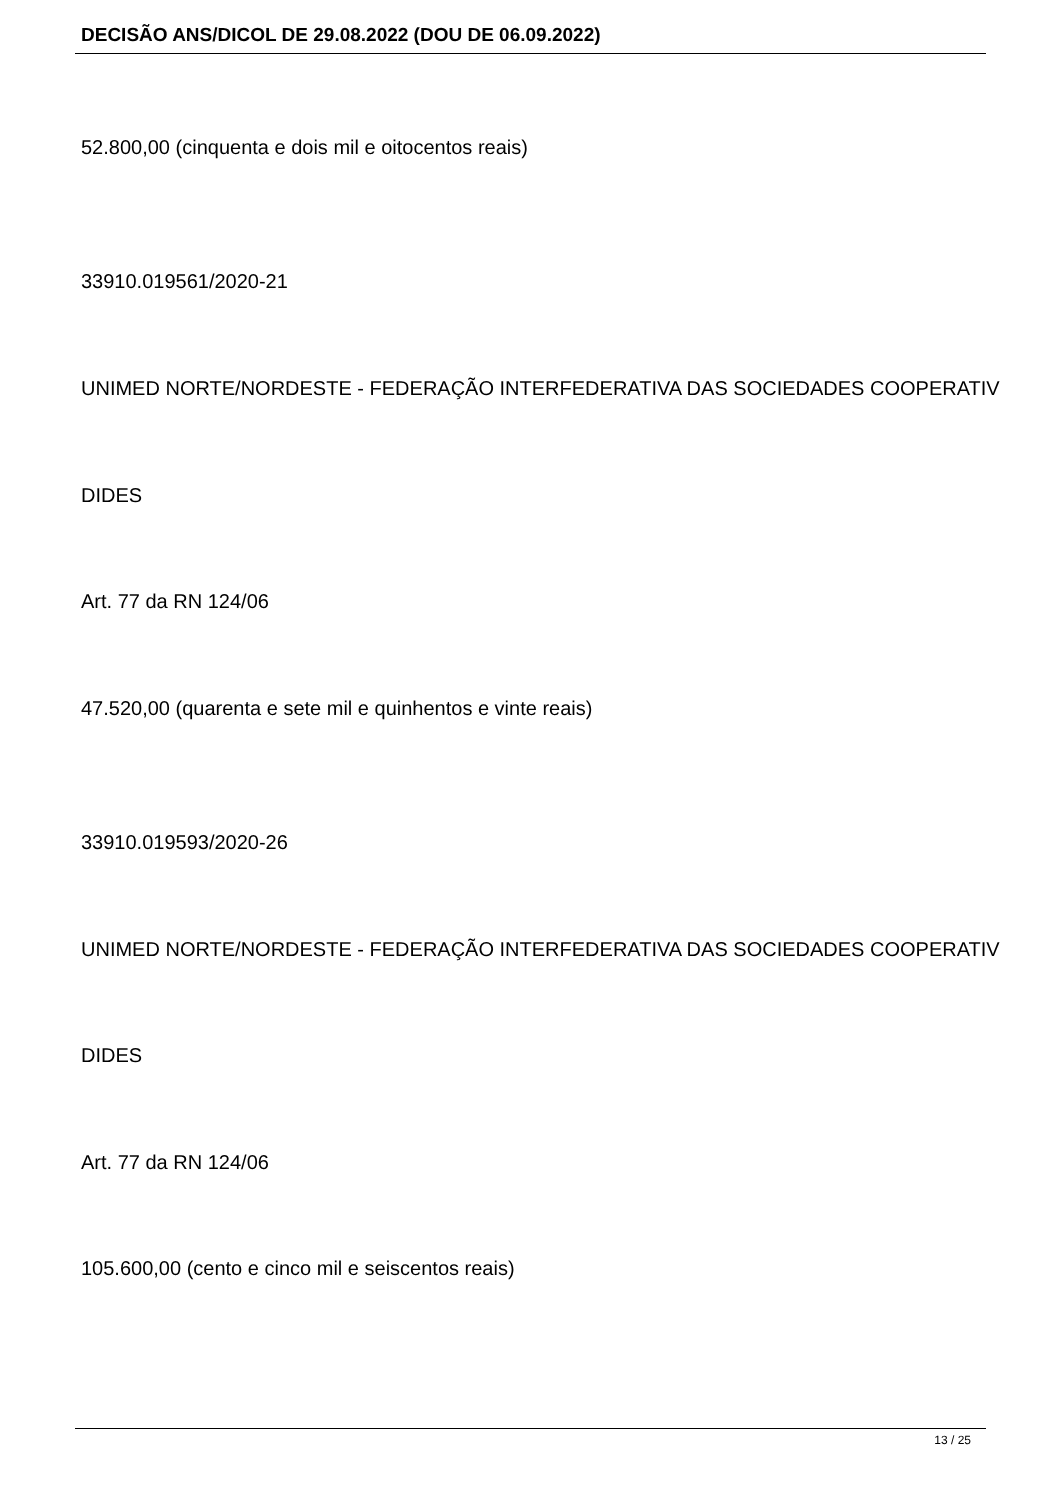DECISÃO ANS/DICOL DE 29.08.2022 (DOU DE 06.09.2022)
52.800,00 (cinquenta e dois mil e oitocentos reais)
33910.019561/2020-21
UNIMED NORTE/NORDESTE - FEDERAÇÃO INTERFEDERATIVA DAS SOCIEDADES COOPERATIV
DIDES
Art. 77 da RN 124/06
47.520,00 (quarenta e sete mil e quinhentos e vinte reais)
33910.019593/2020-26
UNIMED NORTE/NORDESTE - FEDERAÇÃO INTERFEDERATIVA DAS SOCIEDADES COOPERATIV
DIDES
Art. 77 da RN 124/06
105.600,00 (cento e cinco mil e seiscentos reais)
13 / 25